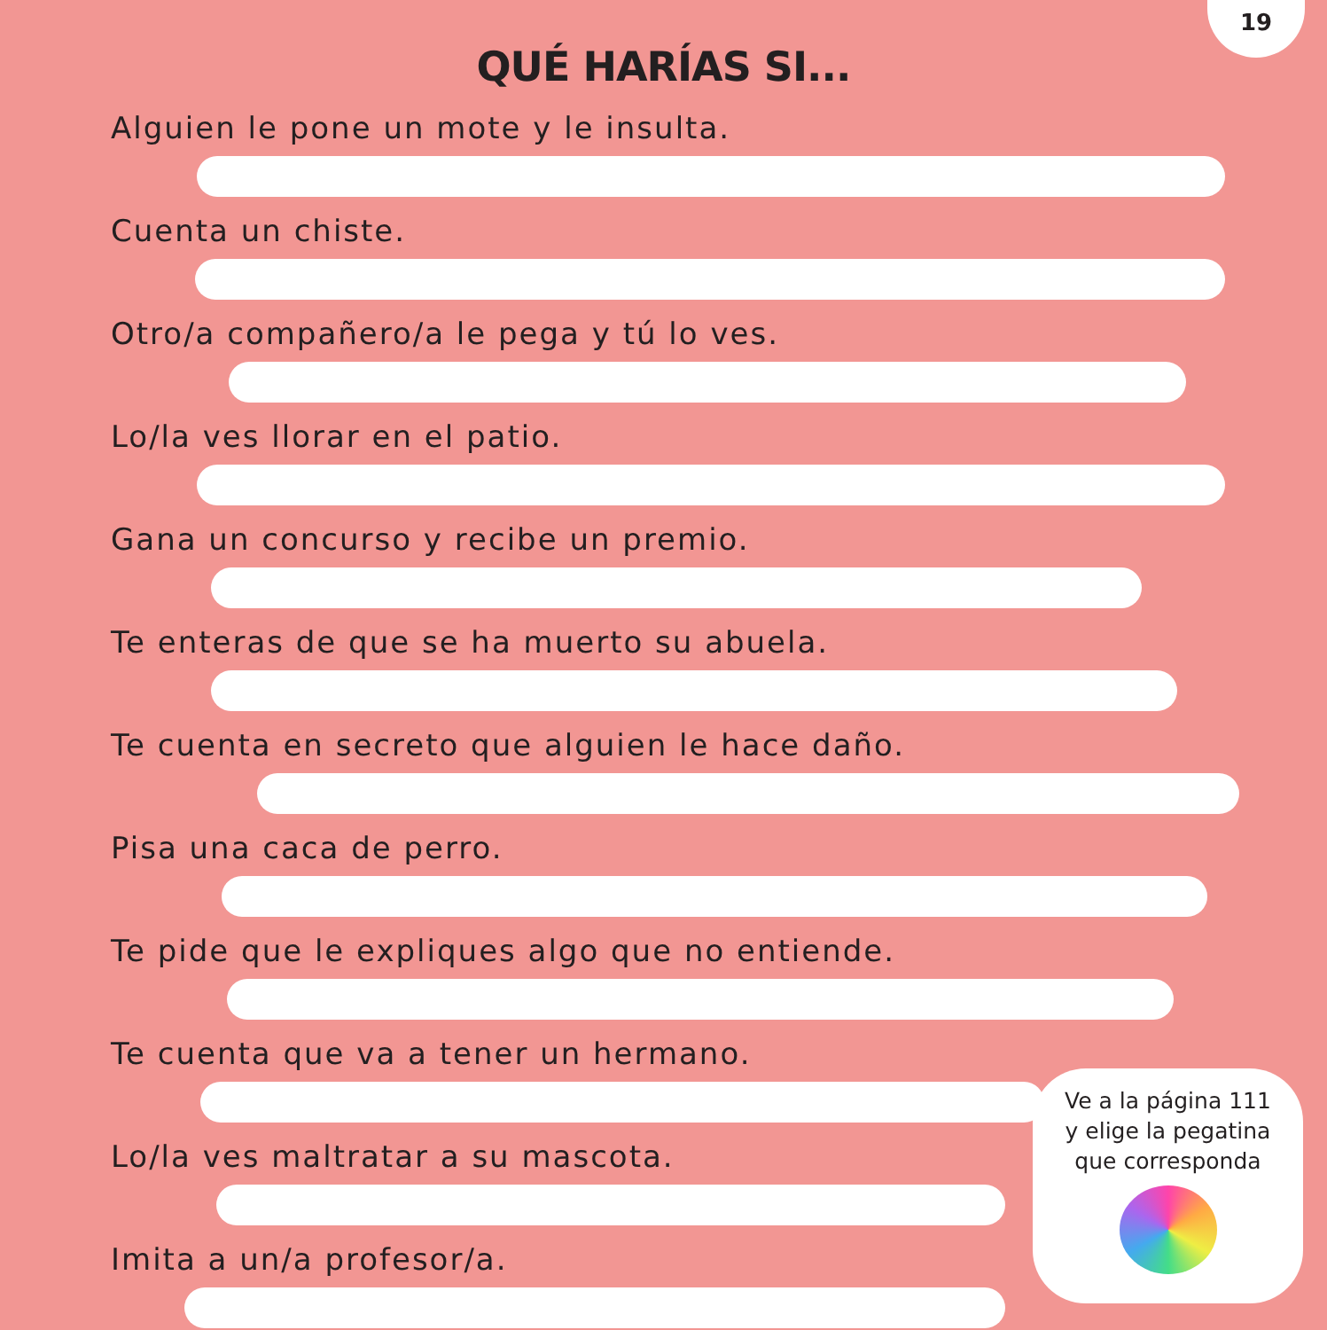19
QUÉ HARÍAS SI...
Alguien le pone un mote y le insulta.
Cuenta un chiste.
Otro/a compañero/a le pega y tú lo ves.
Lo/la ves llorar en el patio.
Gana un concurso y recibe un premio.
Te enteras de que se ha muerto su abuela.
Te cuenta en secreto que alguien le hace daño.
Pisa una caca de perro.
Te pide que le expliques algo que no entiende.
Te cuenta que va a tener un hermano.
Lo/la ves maltratar a su mascota.
Imita a un/a profesor/a.
Ve a la página 111
y elige la pegatina
que corresponda